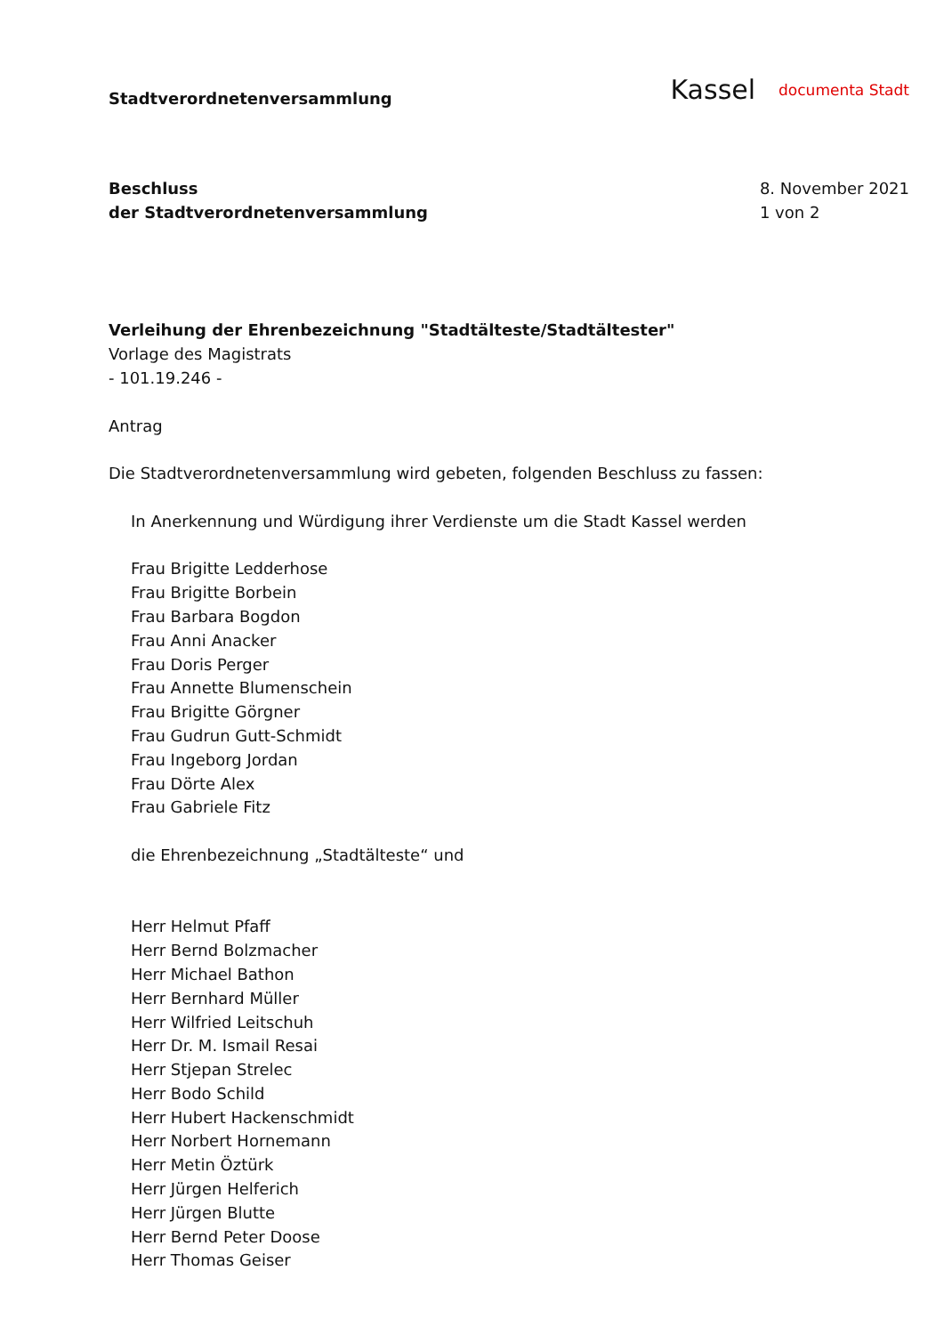Stadtverordnetenversammlung
Kassel documenta Stadt
Beschluss
der Stadtverordnetenversammlung
8. November 2021
1 von 2
Verleihung der Ehrenbezeichnung "Stadtälteste/Stadtältester"
Vorlage des Magistrats
- 101.19.246 -
Antrag
Die Stadtverordnetenversammlung wird gebeten, folgenden Beschluss zu fassen:
In Anerkennung und Würdigung ihrer Verdienste um die Stadt Kassel werden
Frau Brigitte Ledderhose
Frau Brigitte Borbein
Frau Barbara Bogdon
Frau Anni Anacker
Frau Doris Perger
Frau Annette Blumenschein
Frau Brigitte Görgner
Frau Gudrun Gutt-Schmidt
Frau Ingeborg Jordan
Frau Dörte Alex
Frau Gabriele Fitz
die Ehrenbezeichnung „Stadtälteste“ und
Herr Helmut Pfaff
Herr Bernd Bolzmacher
Herr Michael Bathon
Herr Bernhard Müller
Herr Wilfried Leitschuh
Herr Dr. M. Ismail Resai
Herr Stjepan Strelec
Herr Bodo Schild
Herr Hubert Hackenschmidt
Herr Norbert Hornemann
Herr Metin Öztürk
Herr Jürgen Helferich
Herr Jürgen Blutte
Herr Bernd Peter Doose
Herr Thomas Geiser